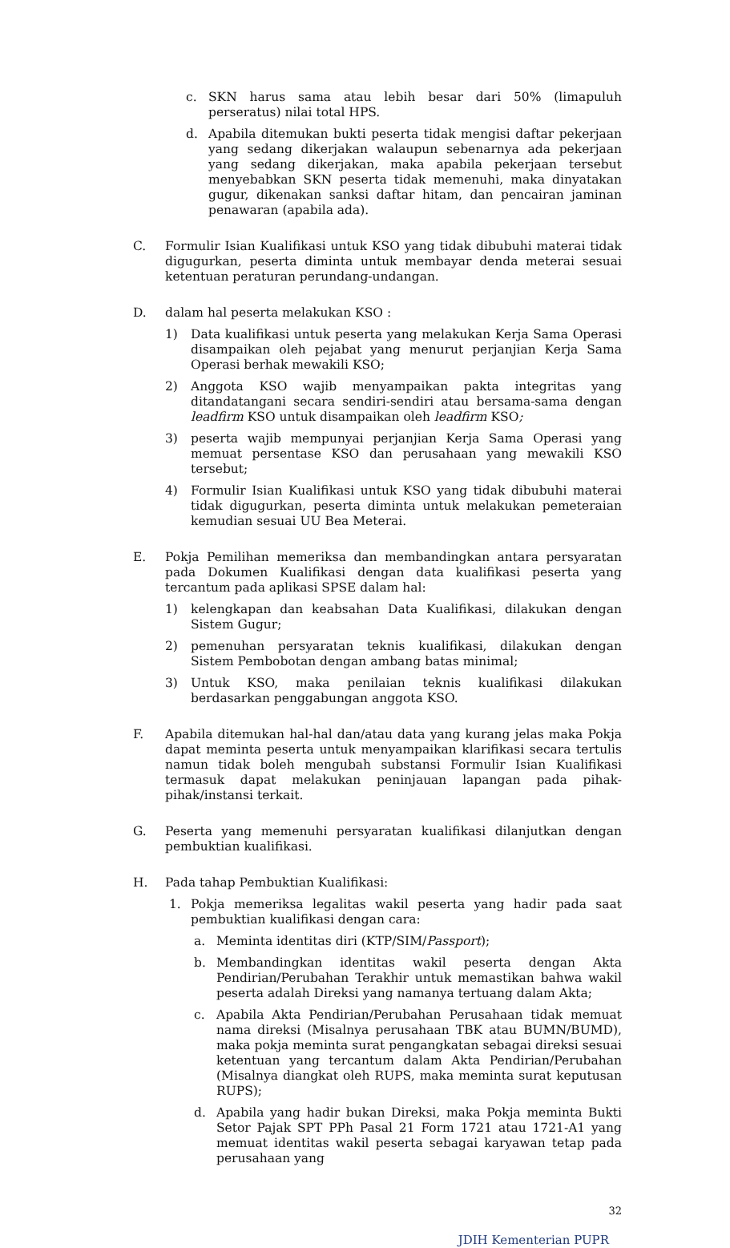c. SKN harus sama atau lebih besar dari 50% (limapuluh perseratus) nilai total HPS.
d. Apabila ditemukan bukti peserta tidak mengisi daftar pekerjaan yang sedang dikerjakan walaupun sebenarnya ada pekerjaan yang sedang dikerjakan, maka apabila pekerjaan tersebut menyebabkan SKN peserta tidak memenuhi, maka dinyatakan gugur, dikenakan sanksi daftar hitam, dan pencairan jaminan penawaran (apabila ada).
C. Formulir Isian Kualifikasi untuk KSO yang tidak dibubuhi materai tidak digugurkan, peserta diminta untuk membayar denda meterai sesuai ketentuan peraturan perundang-undangan.
D. dalam hal peserta melakukan KSO :
1) Data kualifikasi untuk peserta yang melakukan Kerja Sama Operasi disampaikan oleh pejabat yang menurut perjanjian Kerja Sama Operasi berhak mewakili KSO;
2) Anggota KSO wajib menyampaikan pakta integritas yang ditandatangani secara sendiri-sendiri atau bersama-sama dengan leadfirm KSO untuk disampaikan oleh leadfirm KSO;
3) peserta wajib mempunyai perjanjian Kerja Sama Operasi yang memuat persentase KSO dan perusahaan yang mewakili KSO tersebut;
4) Formulir Isian Kualifikasi untuk KSO yang tidak dibubuhi materai tidak digugurkan, peserta diminta untuk melakukan pemeteraian kemudian sesuai UU Bea Meterai.
E. Pokja Pemilihan memeriksa dan membandingkan antara persyaratan pada Dokumen Kualifikasi dengan data kualifikasi peserta yang tercantum pada aplikasi SPSE dalam hal:
1) kelengkapan dan keabsahan Data Kualifikasi, dilakukan dengan Sistem Gugur;
2) pemenuhan persyaratan teknis kualifikasi, dilakukan dengan Sistem Pembobotan dengan ambang batas minimal;
3) Untuk KSO, maka penilaian teknis kualifikasi dilakukan berdasarkan penggabungan anggota KSO.
F. Apabila ditemukan hal-hal dan/atau data yang kurang jelas maka Pokja dapat meminta peserta untuk menyampaikan klarifikasi secara tertulis namun tidak boleh mengubah substansi Formulir Isian Kualifikasi termasuk dapat melakukan peninjauan lapangan pada pihak-pihak/instansi terkait.
G. Peserta yang memenuhi persyaratan kualifikasi dilanjutkan dengan pembuktian kualifikasi.
H. Pada tahap Pembuktian Kualifikasi:
1. Pokja memeriksa legalitas wakil peserta yang hadir pada saat pembuktian kualifikasi dengan cara:
a. Meminta identitas diri (KTP/SIM/Passport);
b. Membandingkan identitas wakil peserta dengan Akta Pendirian/Perubahan Terakhir untuk memastikan bahwa wakil peserta adalah Direksi yang namanya tertuang dalam Akta;
c. Apabila Akta Pendirian/Perubahan Perusahaan tidak memuat nama direksi (Misalnya perusahaan TBK atau BUMN/BUMD), maka pokja meminta surat pengangkatan sebagai direksi sesuai ketentuan yang tercantum dalam Akta Pendirian/Perubahan (Misalnya diangkat oleh RUPS, maka meminta surat keputusan RUPS);
d. Apabila yang hadir bukan Direksi, maka Pokja meminta Bukti Setor Pajak SPT PPh Pasal 21 Form 1721 atau 1721-A1 yang memuat identitas wakil peserta sebagai karyawan tetap pada perusahaan yang
32
JDIH Kementerian PUPR